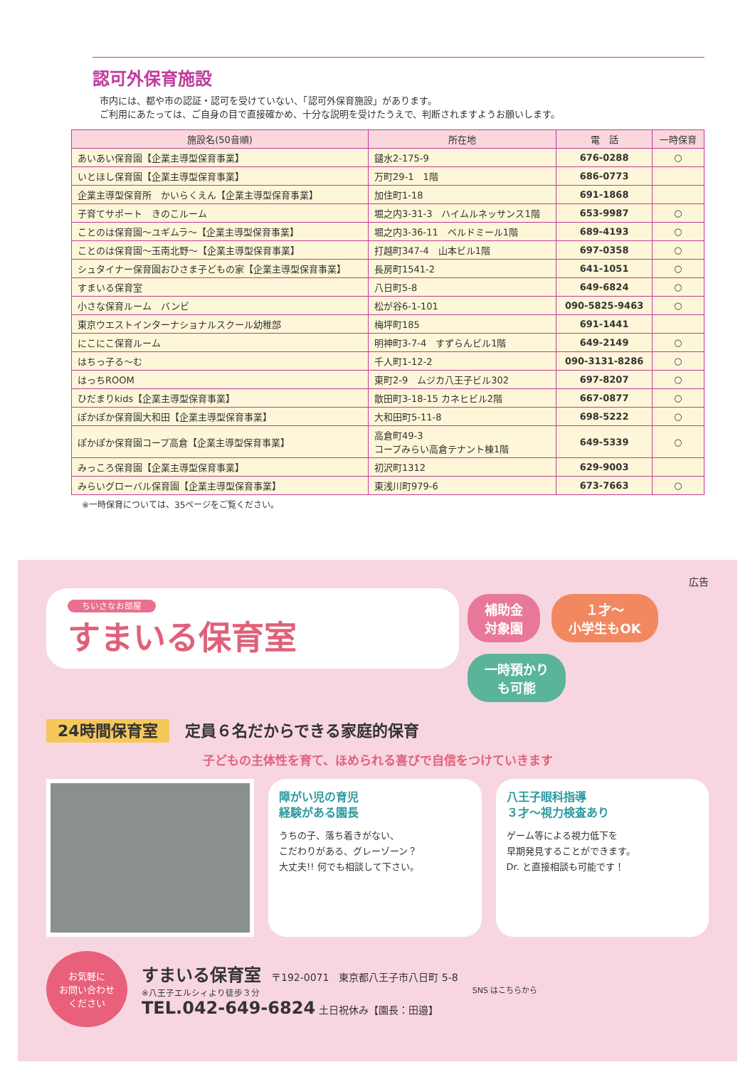認可外保育施設
市内には、都や市の認証・認可を受けていない、「認可外保育施設」があります。
ご利用にあたっては、ご自身の目で直接確かめ、十分な説明を受けたうえで、判断されますようお願いします。
| 施設名(50音順) | 所在地 | 電 話 | 一時保育 |
| --- | --- | --- | --- |
| あいあい保育園【企業主導型保育事業】 | 鑓水2-175-9 | 676-0288 | ○ |
| いとほし保育園【企業主導型保育事業】 | 万町29-1 1階 | 686-0773 | |
| 企業主導型保育所 かいらくえん【企業主導型保育事業】 | 加住町1-18 | 691-1868 | |
| 子育てサポート きのこルーム | 堀之内3-31-3 ハイムルネッサンス1階 | 653-9987 | ○ |
| ことのは保育園～ユギムラ～【企業主導型保育事業】 | 堀之内3-36-11 ベルドミール1階 | 689-4193 | ○ |
| ことのは保育園～玉南北野～【企業主導型保育事業】 | 打越町347-4 山本ビル1階 | 697-0358 | ○ |
| シュタイナー保育園おひさま子どもの家【企業主導型保育事業】 | 長房町1541-2 | 641-1051 | ○ |
| すまいる保育室 | 八日町5-8 | 649-6824 | ○ |
| 小さな保育ルーム バンビ | 松が谷6-1-101 | 090-5825-9463 | ○ |
| 東京ウエストインターナショナルスクール幼稚部 | 梅坪町185 | 691-1441 | |
| にこにこ保育ルーム | 明神町3-7-4 すずらんビル1階 | 649-2149 | ○ |
| はちっ子る～む | 千人町1-12-2 | 090-3131-8286 | ○ |
| はっちROOM | 東町2-9 ムジカ八王子ビル302 | 697-8207 | ○ |
| ひだまりkids【企業主導型保育事業】 | 散田町3-18-15 カネヒビル2階 | 667-0877 | ○ |
| ぽかぽか保育園大和田【企業主導型保育事業】 | 大和田町5-11-8 | 698-5222 | ○ |
| ぽかぽか保育園コープ高倉【企業主導型保育事業】 | 高倉町49-3 コープみらい高倉テナント棟1階 | 649-5339 | ○ |
| みっころ保育園【企業主導型保育事業】 | 初沢町1312 | 629-9003 | |
| みらいグローバル保育園【企業主導型保育事業】 | 東浅川町979-6 | 673-7663 | ○ |
※一時保育については、35ページをご覧ください。
広告
ちいさなお部屋 すまいる保育室
補助金
対象園 １才～
小学生もOK 一時預かり
も可能
24時間保育室　定員６名だからできる家庭的保育
子どもの主体性を育て、ほめられる喜びで自信をつけていきます
障がい児の育児
経験がある園長
うちの子、落ち着きがない、
こだわりがある、グレーゾーン？
大丈夫!! 何でも相談して下さい。
八王子眼科指導
３才～視力検査あり
ゲーム等による視力低下を
早期発見することができます。
Dr. と直接相談も可能です！
お気軽に
お問い合わせ
ください
すまいる保育室　〒192-0071　東京都八王子市八日町 5-8
※八王子エルシィより徒歩３分
TEL.042-649-6824 土日祝休み【園長：田邉】
SNS はこちらから